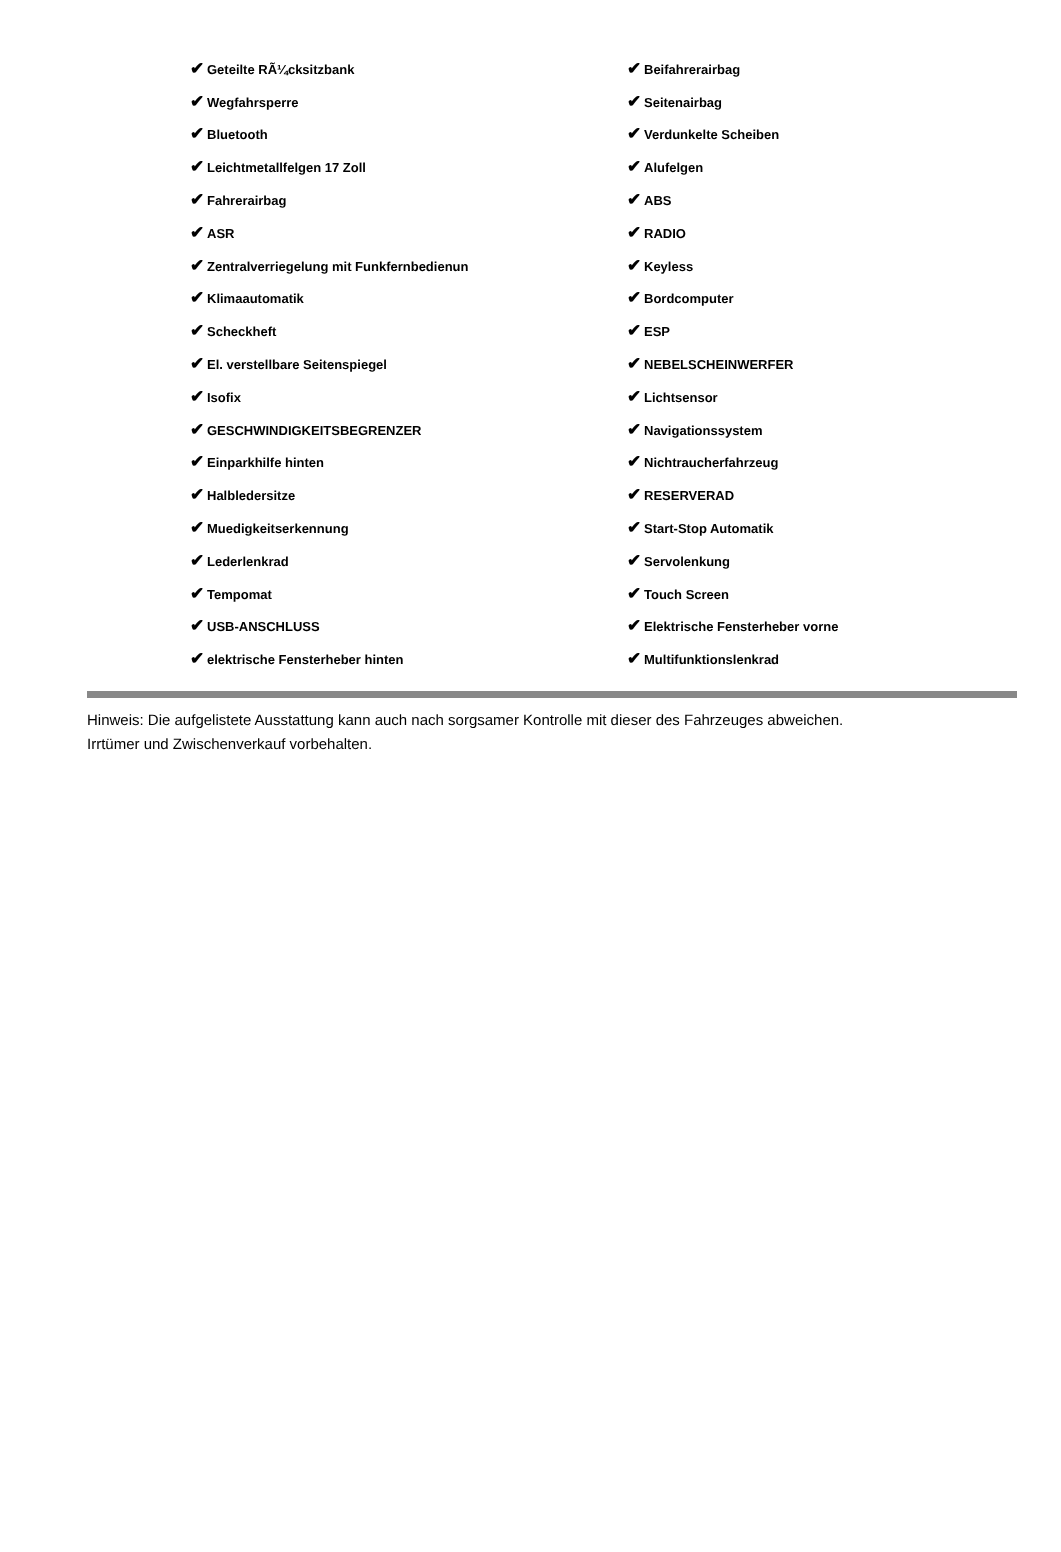| ✔ Geteilte RÃ¼cksitzbank | ✔ Beifahrerairbag |
| ✔ Wegfahrsperre | ✔ Seitenairbag |
| ✔ Bluetooth | ✔ Verdunkelte Scheiben |
| ✔ Leichtmetallfelgen 17 Zoll | ✔ Alufelgen |
| ✔ Fahrerairbag | ✔ ABS |
| ✔ ASR | ✔ RADIO |
| ✔ Zentralverriegelung mit Funkfernbedienun | ✔ Keyless |
| ✔ Klimaautomatik | ✔ Bordcomputer |
| ✔ Scheckheft | ✔ ESP |
| ✔ El. verstellbare Seitenspiegel | ✔ NEBELSCHEINWERFER |
| ✔ Isofix | ✔ Lichtsensor |
| ✔ GESCHWINDIGKEITSBEGRENZER | ✔ Navigationssystem |
| ✔ Einparkhilfe hinten | ✔ Nichtraucherfahrzeug |
| ✔ Halbledersitze | ✔ RESERVERAD |
| ✔ Muedigkeitserkennung | ✔ Start-Stop Automatik |
| ✔ Lederlenkrad | ✔ Servolenkung |
| ✔ Tempomat | ✔ Touch Screen |
| ✔ USB-ANSCHLUSS | ✔ Elektrische Fensterheber vorne |
| ✔ elektrische Fensterheber hinten | ✔ Multifunktionslenkrad |
Hinweis: Die aufgelistete Ausstattung kann auch nach sorgsamer Kontrolle mit dieser des Fahrzeuges abweichen. Irrtümer und Zwischenverkauf vorbehalten.